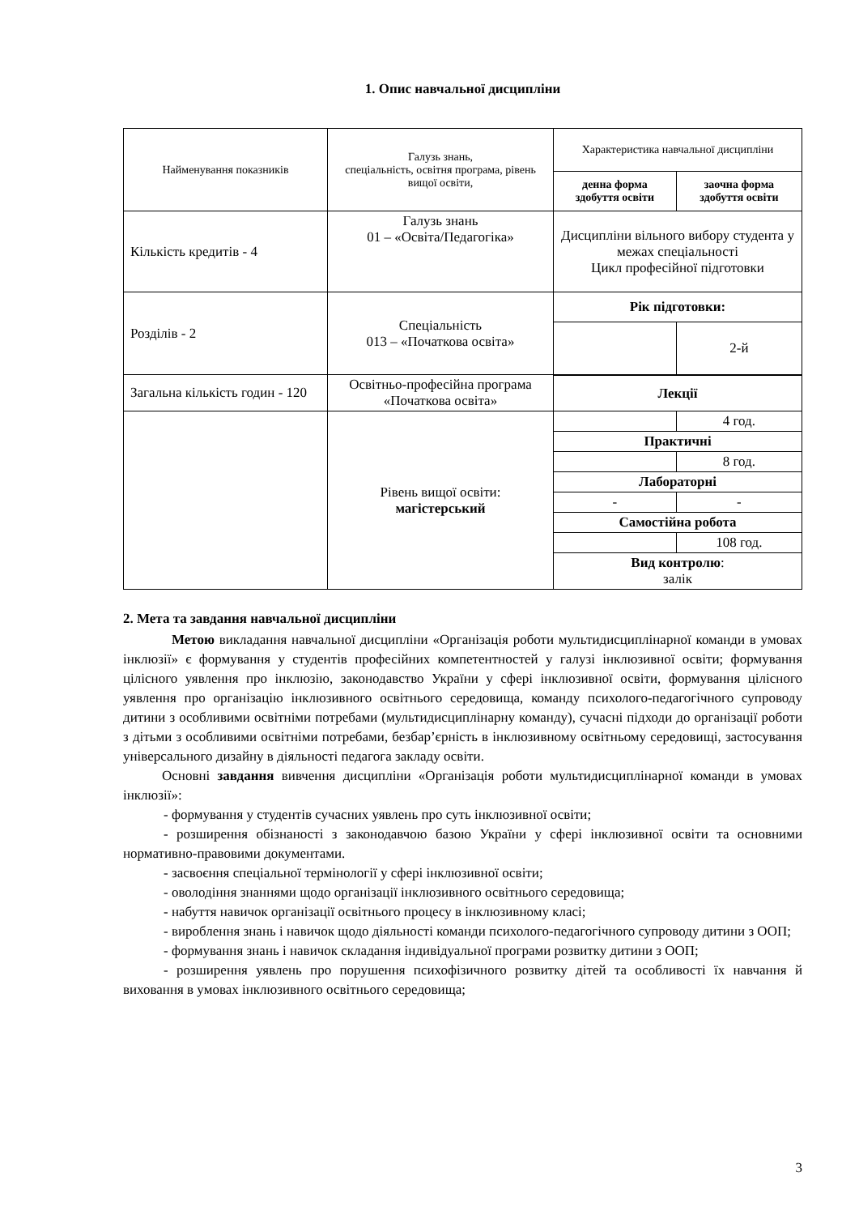1. Опис навчальної дисципліни
| Найменування показників | Галузь знань, спеціальність, освітня програма, рівень вищої освіти, | Характеристика навчальної дисципліни | |
| | | денна форма здобуття освіти | заочна форма здобуття освіти |
| Кількість кредитів - 4 | Галузь знань 01 – «Освіта/Педагогіка» | Дисципліни вільного вибору студента у межах спеціальності Цикл професійної підготовки | |
| Розділів - 2 | Спеціальність 013 – «Початкова освіта» | Рік підготовки: | |
| | | | 2-й |
| Загальна кількість годин - 120 | Освітньо-професійна програма «Початкова освіта» | | |
| | | Лекції | |
| | Рівень вищої освіти: магістерський | | 4 год. |
| | | Практичні | |
| | | | 8 год. |
| | | Лабораторні | |
| | | - | - |
| | | Самостійна робота | |
| | | | 108 год. |
| | | Вид контролю : залік | |
2. Мета та завдання навчальної дисципліни
Метою викладання навчальної дисципліни «Організація роботи мультидисциплінарної команди в умовах інклюзії» є формування у студентів професійних компетентностей у галузі інклюзивної освіти; формування цілісного уявлення про інклюзію, законодавство України у сфері інклюзивної освіти, формування цілісного уявлення про організацію інклюзивного освітнього середовища, команду психолого-педагогічного супроводу дитини з особливими освітніми потребами (мультидисциплінарну команду), сучасні підходи до організації роботи з дітьми з особливими освітніми потребами, безбар’єрність в інклюзивному освітньому середовищі, застосування універсального дизайну в діяльності педагога закладу освіти.
Основні завдання вивчення дисципліни «Організація роботи мультидисциплінарної команди в умовах інклюзії»:
- формування у студентів сучасних уявлень про суть інклюзивної освіти;
- розширення обізнаності з законодавчою базою України у сфері інклюзивної освіти та основними нормативно-правовими документами.
- засвоєння спеціальної термінології у сфері інклюзивної освіти;
- оволодіння знаннями щодо організації інклюзивного освітнього середовища;
- набуття навичок організації освітнього процесу в інклюзивному класі;
- вироблення знань і навичок щодо діяльності команди психолого-педагогічного супроводу дитини з ООП;
- формування знань і навичок складання індивідуальної програми розвитку дитини з ООП;
- розширення уявлень про порушення психофізичного розвитку дітей та особливості їх навчання й виховання в умовах інклюзивного освітнього середовища;
3